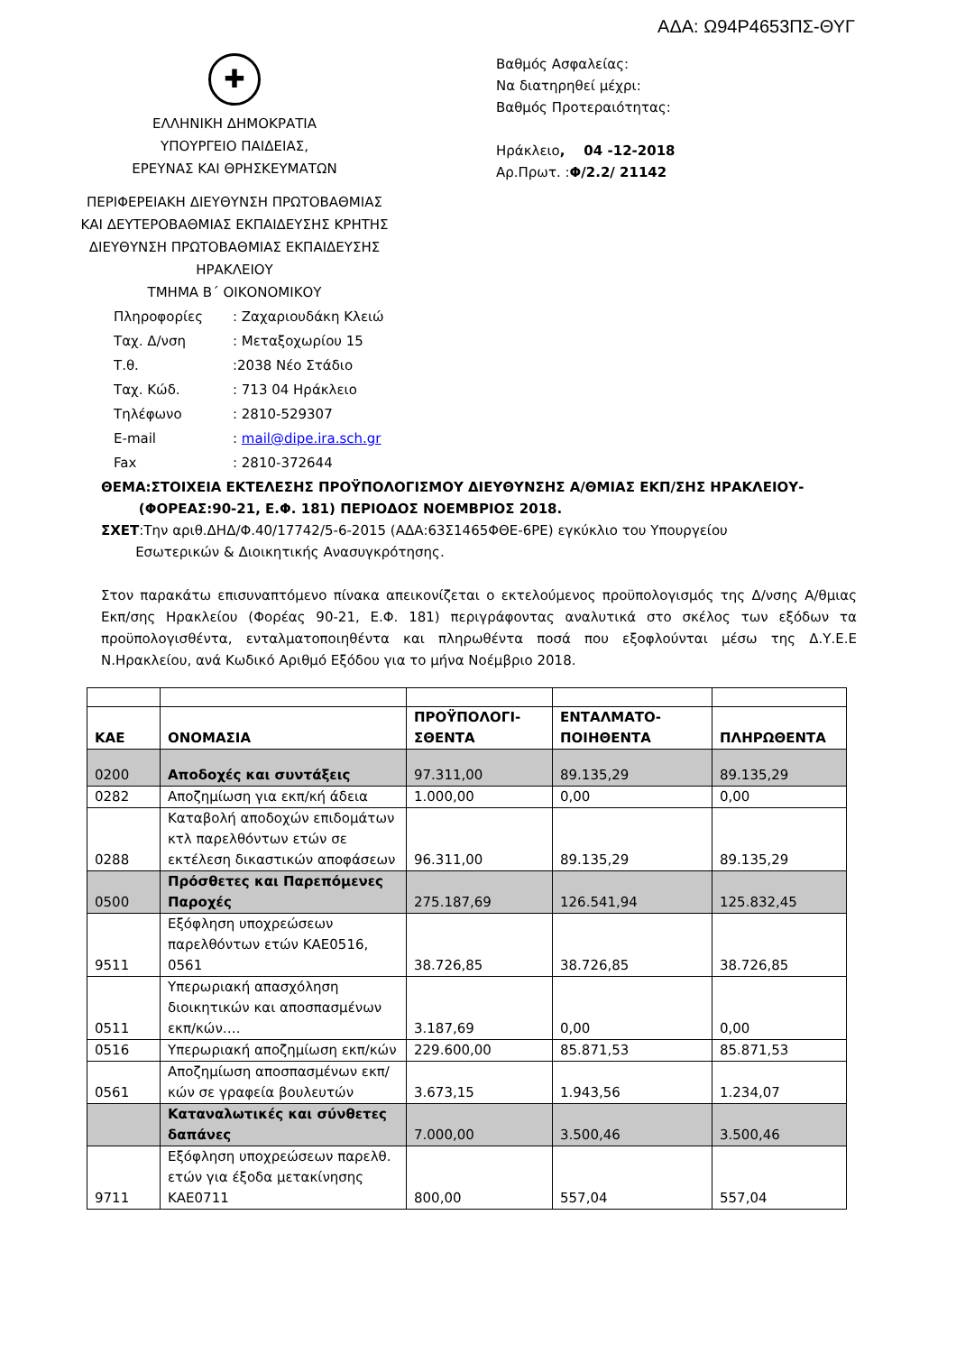ΑΔΑ: Ω94Ρ4653ΠΣ-ΘΥΓ
✚
ΕΛΛΗΝΙΚΗ ΔΗΜΟΚΡΑΤΙΑ
ΥΠΟΥΡΓΕΙΟ ΠΑΙΔΕΙΑΣ,
ΕΡΕΥΝΑΣ ΚΑΙ ΘΡΗΣΚΕΥΜΑΤΩΝ
ΠΕΡΙΦΕΡΕΙΑΚΗ ΔΙΕΥΘΥΝΣΗ ΠΡΩΤΟΒΑΘΜΙΑΣ
ΚΑΙ ΔΕΥΤΕΡΟΒΑΘΜΙΑΣ ΕΚΠΑΙΔΕΥΣΗΣ ΚΡΗΤΗΣ
ΔΙΕΥΘΥΝΣΗ ΠΡΩΤΟΒΑΘΜΙΑΣ ΕΚΠΑΙΔΕΥΣΗΣ
ΗΡΑΚΛΕΙΟΥ
ΤΜΗΜΑ Β΄ ΟΙΚΟΝΟΜΙΚΟΥ
Βαθμός Ασφαλείας:
Να διατηρηθεί μέχρι:
Βαθμός Προτεραιότητας:
Ηράκλειο, 04 -12-2018
Αρ.Πρωτ. :Φ/2.2/ 21142
| Πληροφορίες | : Ζαχαριουδάκη Κλειώ |
| Ταχ. Δ/νση | : Μεταξοχωρίου 15 |
| Τ.θ. | :2038 Νέο Στάδιο |
| Ταχ. Κώδ. | : 713 04 Ηράκλειο |
| Τηλέφωνο | : 2810-529307 |
| E-mail | : mail@dipe.ira.sch.gr |
| Fax | : 2810-372644 |
ΘΕΜΑ:ΣΤΟΙΧΕΙΑ ΕΚΤΕΛΕΣΗΣ ΠΡΟΫΠΟΛΟΓΙΣΜΟΥ ΔΙΕΥΘΥΝΣΗΣ Α/ΘΜΙΑΣ ΕΚΠ/ΣΗΣ ΗΡΑΚΛΕΙΟΥ-
(ΦΟΡΕΑΣ:90-21, Ε.Φ. 181) ΠΕΡΙΟΔΟΣ ΝΟΕΜΒΡΙΟΣ 2018.
ΣΧΕΤ:Την αριθ.ΔΗΔ/Φ.40/17742/5-6-2015 (ΑΔΑ:63Σ1465ΦΘΕ-6ΡΕ) εγκύκλιο του Υπουργείου
Εσωτερικών & Διοικητικής Ανασυγκρότησης.
Στον παρακάτω επισυναπτόμενο πίνακα απεικονίζεται ο εκτελούμενος προϋπολογισμός της Δ/νσης Α/θμιας Εκπ/σης Ηρακλείου (Φορέας 90-21, Ε.Φ. 181) περιγράφοντας αναλυτικά στο σκέλος των εξόδων τα προϋπολογισθέντα, ενταλματοποιηθέντα και πληρωθέντα ποσά που εξοφλούνται μέσω της Δ.Υ.Ε.Ε Ν.Ηρακλείου, ανά Κωδικό Αριθμό Εξόδου για το μήνα Νοέμβριο 2018.
| ΚΑΕ | ΟΝΟΜΑΣΙΑ | ΠΡΟΫΠΟΛΟΓΙ- ΣΘΕΝΤΑ | ΕΝΤΑΛΜΑΤΟ- ΠΟΙΗΘΕΝΤΑ | ΠΛΗΡΩΘΕΝΤΑ |
| --- | --- | --- | --- | --- |
| 0200 | Αποδοχές και συντάξεις | 97.311,00 | 89.135,29 | 89.135,29 |
| 0282 | Αποζημίωση για εκπ/κή άδεια | 1.000,00 | 0,00 | 0,00 |
| 0288 | Καταβολή αποδοχών επιδομάτων κτλ παρελθόντων ετών σε εκτέλεση δικαστικών αποφάσεων | 96.311,00 | 89.135,29 | 89.135,29 |
| 0500 | Πρόσθετες και Παρεπόμενες Παροχές | 275.187,69 | 126.541,94 | 125.832,45 |
| 9511 | Εξόφληση υποχρεώσεων παρελθόντων ετών ΚΑΕ0516, 0561 | 38.726,85 | 38.726,85 | 38.726,85 |
| 0511 | Υπερωριακή απασχόληση διοικητικών και αποσπασμένων εκπ/κών…. | 3.187,69 | 0,00 | 0,00 |
| 0516 | Υπερωριακή αποζημίωση εκπ/κών | 229.600,00 | 85.871,53 | 85.871,53 |
| 0561 | Αποζημίωση αποσπασμένων εκπ/κών σε γραφεία βουλευτών | 3.673,15 | 1.943,56 | 1.234,07 |
| | Καταναλωτικές και σύνθετες δαπάνες | 7.000,00 | 3.500,46 | 3.500,46 |
| 9711 | Εξόφληση υποχρεώσεων παρελθ. ετών για έξοδα μετακίνησης ΚΑΕ0711 | 800,00 | 557,04 | 557,04 |